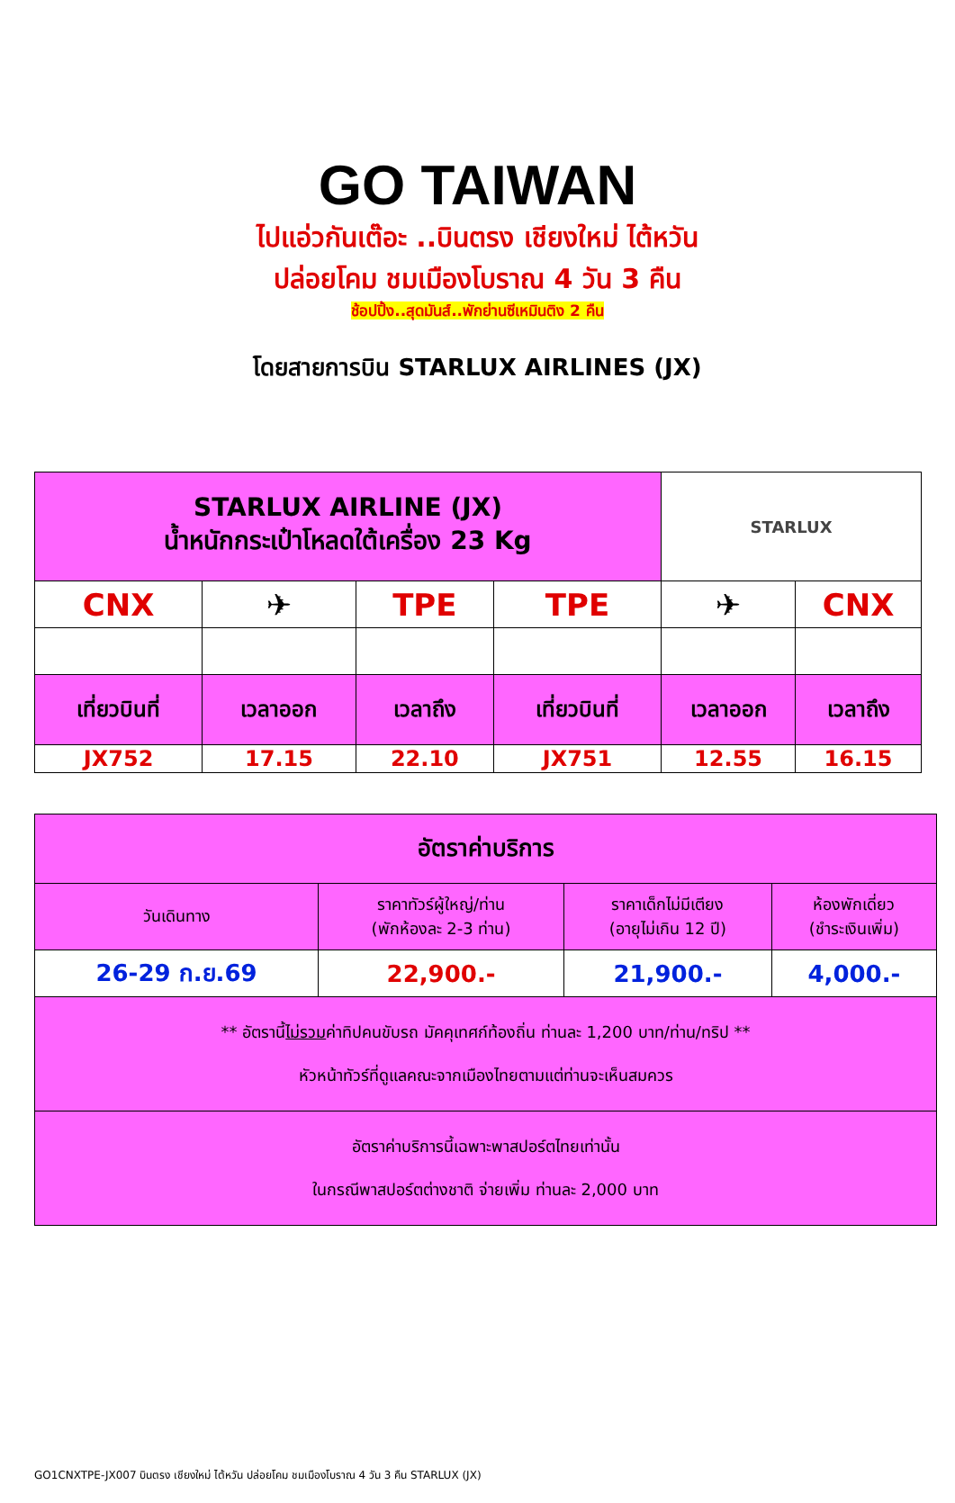GO TAIWAN
ไปแอ่วกันเต๊อะ ..บินตรง เชียงใหม่ ไต้หวัน
ปล่อยโคม ชมเมืองโบราณ 4 วัน 3 คืน
ช้อปปิ้ง..สุดมันส์..พักย่านซีเหมินติง 2 คืน
โดยสายการบิน STARLUX AIRLINES (JX)
| STARLUX AIRLINE (JX) น้ำหนักกระเป๋าโหลดใต้เครื่อง 23 Kg | | | | STARLUX | |
| CNX | ✈ | TPE | TPE | ✈ | CNX |
| เที่ยวบินที่ | เวลาออก | เวลาถึง | เที่ยวบินที่ | เวลาออก | เวลาถึง |
| JX752 | 17.15 | 22.10 | JX751 | 12.55 | 16.15 |
| อัตราค่าบริการ | | | |
| วันเดินทาง | ราคาทัวร์ผู้ใหญ่/ท่าน (พักห้องละ 2-3 ท่าน) | ราคาเด็กไม่มีเตียง (อายุไม่เกิน 12 ปี) | ห้องพักเดี่ยว (ชำระเงินเพิ่ม) |
| 26-29 ก.ย.69 | 22,900.- | 21,900.- | 4,000.- |
| ** อัตรานี้ ไม่รวม ค่าทิปคนขับรถ มัคคุเทศก์ท้องถิ่น ท่านละ 1,200 บาท/ท่าน/ทริป ** หัวหน้าทัวร์ที่ดูแลคณะจากเมืองไทยตามแต่ท่านจะเห็นสมควร | | | |
| อัตราค่าบริการนี้เฉพาะพาสปอร์ตไทยเท่านั้น ในกรณีพาสปอร์ตต่างชาติ จ่ายเพิ่ม ท่านละ 2,000 บาท | | | |
GO1CNXTPE-JX007 บินตรง เชียงใหม่ ไต้หวัน ปล่อยโคม ชมเมืองโบราณ 4 วัน 3 คืน STARLUX (JX)